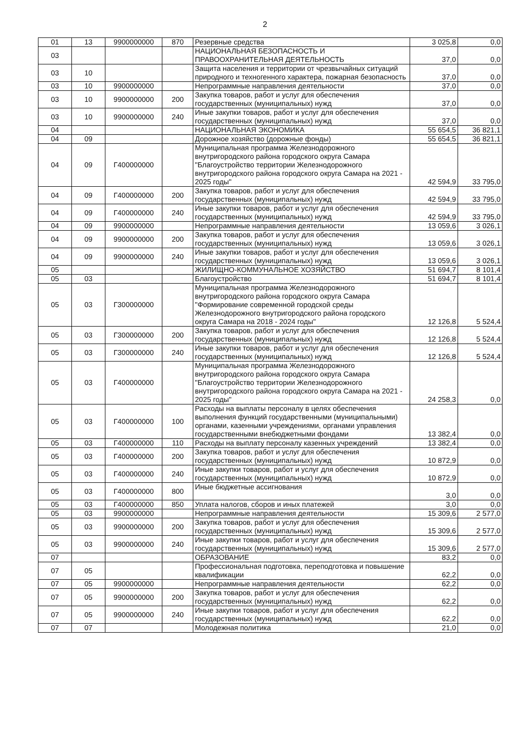2
| 01 | 13 | 9900000000 | 870 | Резервные средства | 3 025,8 | 0,0 |
| 03 | | | | НАЦИОНАЛЬНАЯ БЕЗОПАСНОСТЬ И ПРАВООХРАНИТЕЛЬНАЯ ДЕЯТЕЛЬНОСТЬ | 37,0 | 0,0 |
| 03 | 10 | | | Защита населения и территории от чрезвычайных ситуаций природного и техногенного характера, пожарная безопасность | 37,0 | 0,0 |
| 03 | 10 | 9900000000 | | Непрограммные направления деятельности | 37,0 | 0,0 |
| 03 | 10 | 9900000000 | 200 | Закупка товаров, работ и услуг для обеспечения государственных (муниципальных) нужд | 37,0 | 0,0 |
| 03 | 10 | 9900000000 | 240 | Иные закупки товаров, работ и услуг для обеспечения государственных (муниципальных) нужд | 37,0 | 0,0 |
| 04 | | | | НАЦИОНАЛЬНАЯ ЭКОНОМИКА | 55 654,5 | 36 821,1 |
| 04 | 09 | | | Дорожное хозяйство (дорожные фонды) | 55 654,5 | 36 821,1 |
| 04 | 09 | Г400000000 | | Муниципальная программа Железнодорожного внутригородского района городского округа Самара "Благоустройство территории Железнодорожного внутригородского района городского округа Самара на 2021 - 2025 годы" | 42 594,9 | 33 795,0 |
| 04 | 09 | Г400000000 | 200 | Закупка товаров, работ и услуг для обеспечения государственных (муниципальных) нужд | 42 594,9 | 33 795,0 |
| 04 | 09 | Г400000000 | 240 | Иные закупки товаров, работ и услуг для обеспечения государственных (муниципальных) нужд | 42 594,9 | 33 795,0 |
| 04 | 09 | 9900000000 | | Непрограммные направления деятельности | 13 059,6 | 3 026,1 |
| 04 | 09 | 9900000000 | 200 | Закупка товаров, работ и услуг для обеспечения государственных (муниципальных) нужд | 13 059,6 | 3 026,1 |
| 04 | 09 | 9900000000 | 240 | Иные закупки товаров, работ и услуг для обеспечения государственных (муниципальных) нужд | 13 059,6 | 3 026,1 |
| 05 | | | | ЖИЛИЩНО-КОММУНАЛЬНОЕ ХОЗЯЙСТВО | 51 694,7 | 8 101,4 |
| 05 | 03 | | | Благоустройство | 51 694,7 | 8 101,4 |
| 05 | 03 | Г300000000 | | Муниципальная программа Железнодорожного внутригородского района городского округа Самара "Формирование современной городской среды Железнодорожного внутригородского района городского округа Самара на 2018 - 2024 годы" | 12 126,8 | 5 524,4 |
| 05 | 03 | Г300000000 | 200 | Закупка товаров, работ и услуг для обеспечения государственных (муниципальных) нужд | 12 126,8 | 5 524,4 |
| 05 | 03 | Г300000000 | 240 | Иные закупки товаров, работ и услуг для обеспечения государственных (муниципальных) нужд | 12 126,8 | 5 524,4 |
| 05 | 03 | Г400000000 | | Муниципальная программа Железнодорожного внутригородского района городского округа Самара "Благоустройство территории Железнодорожного внутригородского района городского округа Самара на 2021 - 2025 годы" | 24 258,3 | 0,0 |
| 05 | 03 | Г400000000 | 100 | Расходы на выплаты персоналу в целях обеспечения выполнения функций государственными (муниципальными) органами, казенными учреждениями, органами управления государственными внебюджетными фондами | 13 382,4 | 0,0 |
| 05 | 03 | Г400000000 | 110 | Расходы на выплату персоналу казенных учреждений | 13 382,4 | 0,0 |
| 05 | 03 | Г400000000 | 200 | Закупка товаров, работ и услуг для обеспечения государственных (муниципальных) нужд | 10 872,9 | 0,0 |
| 05 | 03 | Г400000000 | 240 | Иные закупки товаров, работ и услуг для обеспечения государственных (муниципальных) нужд | 10 872,9 | 0,0 |
| 05 | 03 | Г400000000 | 800 | Иные бюджетные ассигнования | 3,0 | 0,0 |
| 05 | 03 | Г400000000 | 850 | Уплата налогов, сборов и иных платежей | 3,0 | 0,0 |
| 05 | 03 | 9900000000 | | Непрограммные направления деятельности | 15 309,6 | 2 577,0 |
| 05 | 03 | 9900000000 | 200 | Закупка товаров, работ и услуг для обеспечения государственных (муниципальных) нужд | 15 309,6 | 2 577,0 |
| 05 | 03 | 9900000000 | 240 | Иные закупки товаров, работ и услуг для обеспечения государственных (муниципальных) нужд | 15 309,6 | 2 577,0 |
| 07 | | | | ОБРАЗОВАНИЕ | 83,2 | 0,0 |
| 07 | 05 | | | Профессиональная подготовка, переподготовка и повышение квалификации | 62,2 | 0,0 |
| 07 | 05 | 9900000000 | | Непрограммные направления деятельности | 62,2 | 0,0 |
| 07 | 05 | 9900000000 | 200 | Закупка товаров, работ и услуг для обеспечения государственных (муниципальных) нужд | 62,2 | 0,0 |
| 07 | 05 | 9900000000 | 240 | Иные закупки товаров, работ и услуг для обеспечения государственных (муниципальных) нужд | 62,2 | 0,0 |
| 07 | 07 | | | Молодежная политика | 21,0 | 0,0 |